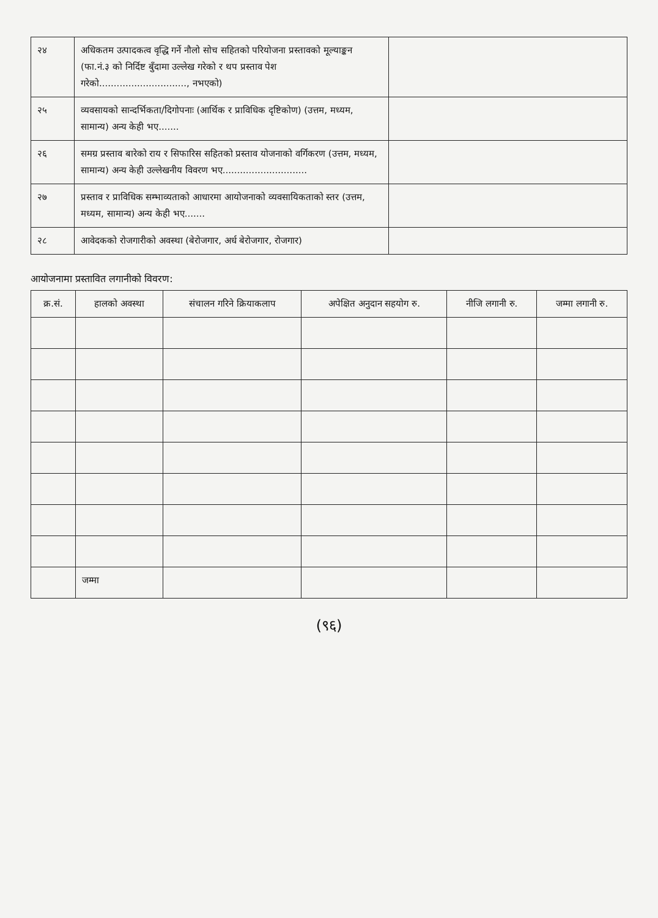| २४ | अधिकतम उत्पादकत्व वृद्धि गर्ने नौलो सोच सहितको परियोजना प्रस्तावको मूल्याङ्कन (फा.नं.३ को निर्दिष्ट बुँदामा उल्लेख गरेको र थप प्रस्ताव पेश गरेको.............................., नभएको) | |
| २५ | व्यवसायको सान्दर्भिकता/दिगोपनाः (आर्थिक र प्राविधिक दृष्टिकोण) (उत्तम, मध्यम, सामान्य) अन्य केही भए....... | |
| २६ | समग्र प्रस्ताव बारेको राय र सिफारिस सहितको प्रस्ताव योजनाको वर्गिकरण (उत्तम, मध्यम, सामान्य) अन्य केही उल्लेखनीय विवरण भए............................. | |
| २७ | प्रस्ताव र प्राविधिक सम्भाव्यताको आधारमा आयोजनाको व्यवसायिकताको स्तर (उत्तम, मध्यम, सामान्य) अन्य केही भए....... | |
| २८ | आवेदकको रोजगारीको अवस्था (बेरोजगार, अर्ध बेरोजगार, रोजगार) | |
आयोजनामा प्रस्तावित लगानीको विवरण:
| क्र.सं. | हालको अवस्था | संचालन गरिने क्रियाकलाप | अपेक्षित अनुदान सहयोग रु. | नीजि लगानी रु. | जम्मा लगानी रु. |
| --- | --- | --- | --- | --- | --- |
| | जम्मा | | | | |
(९६)